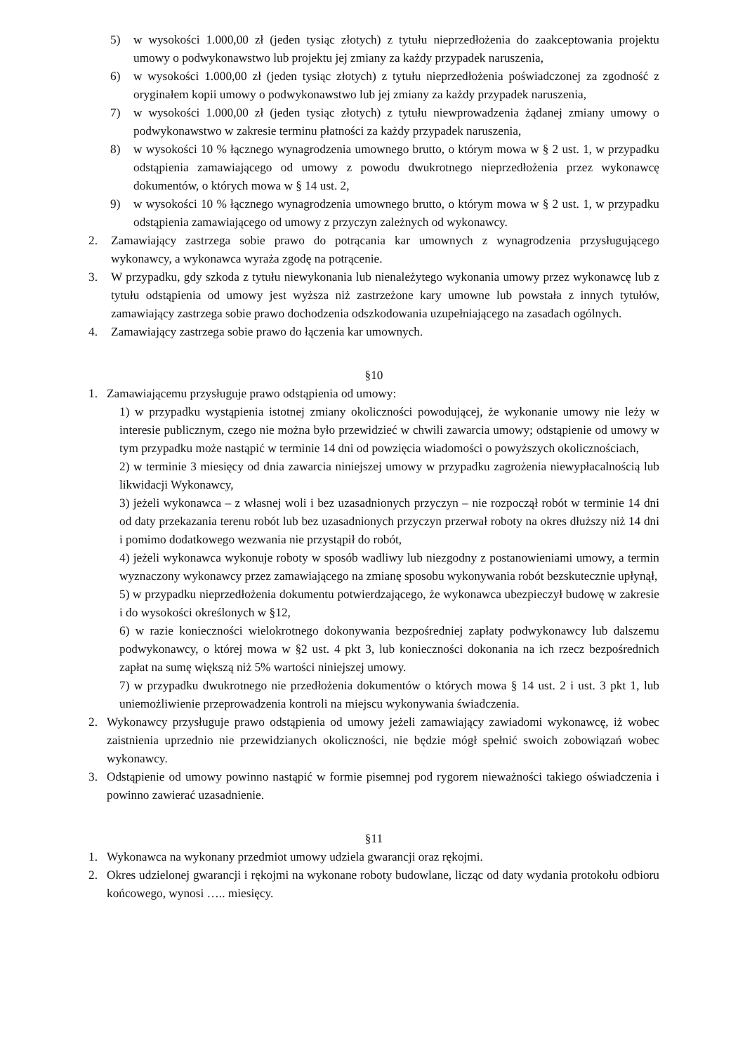5) w wysokości 1.000,00 zł (jeden tysiąc złotych) z tytułu nieprzedłożenia do zaakceptowania projektu umowy o podwykonawstwo lub projektu jej zmiany za każdy przypadek naruszenia,
6) w wysokości 1.000,00 zł (jeden tysiąc złotych) z tytułu nieprzedłożenia poświadczonej za zgodność z oryginałem kopii umowy o podwykonawstwo lub jej zmiany za każdy przypadek naruszenia,
7) w wysokości 1.000,00 zł (jeden tysiąc złotych) z tytułu niewprowadzenia żądanej zmiany umowy o podwykonawstwo w zakresie terminu płatności za każdy przypadek naruszenia,
8) w wysokości 10 % łącznego wynagrodzenia umownego brutto, o którym mowa w § 2 ust. 1, w przypadku odstąpienia zamawiającego od umowy z powodu dwukrotnego nieprzedłożenia przez wykonawcę dokumentów, o których mowa w § 14 ust. 2,
9) w wysokości 10 % łącznego wynagrodzenia umownego brutto, o którym mowa w § 2 ust. 1, w przypadku odstąpienia zamawiającego od umowy z przyczyn zależnych od wykonawcy.
2. Zamawiający zastrzega sobie prawo do potrącania kar umownych z wynagrodzenia przysługującego wykonawcy, a wykonawca wyraża zgodę na potrącenie.
3. W przypadku, gdy szkoda z tytułu niewykonania lub nienależytego wykonania umowy przez wykonawcę lub z tytułu odstąpienia od umowy jest wyższa niż zastrzeżone kary umowne lub powstała z innych tytułów, zamawiający zastrzega sobie prawo dochodzenia odszkodowania uzupełniającego na zasadach ogólnych.
4. Zamawiający zastrzega sobie prawo do łączenia kar umownych.
§10
1. Zamawiającemu przysługuje prawo odstąpienia od umowy:
1) w przypadku wystąpienia istotnej zmiany okoliczności powodującej, że wykonanie umowy nie leży w interesie publicznym, czego nie można było przewidzieć w chwili zawarcia umowy; odstąpienie od umowy w tym przypadku może nastąpić w terminie 14 dni od powzięcia wiadomości o powyższych okolicznościach,
2) w terminie 3 miesięcy od dnia zawarcia niniejszej umowy w przypadku zagrożenia niewypłacalnością lub likwidacji Wykonawcy,
3) jeżeli wykonawca – z własnej woli i bez uzasadnionych przyczyn – nie rozpoczął robót w terminie 14 dni od daty przekazania terenu robót lub bez uzasadnionych przyczyn przerwał roboty na okres dłuższy niż 14 dni i pomimo dodatkowego wezwania nie przystąpił do robót,
4) jeżeli wykonawca wykonuje roboty w sposób wadliwy lub niezgodny z postanowieniami umowy, a termin wyznaczony wykonawcy przez zamawiającego na zmianę sposobu wykonywania robót bezskutecznie upłynął,
5) w przypadku nieprzedłożenia dokumentu potwierdzającego, że wykonawca ubezpieczył budowę w zakresie i do wysokości określonych w §12,
6) w razie konieczności wielokrotnego dokonywania bezpośredniej zapłaty podwykonawcy lub dalszemu podwykonawcy, o której mowa w §2 ust. 4 pkt 3, lub konieczności dokonania na ich rzecz bezpośrednich zapłat na sumę większą niż 5% wartości niniejszej umowy.
7) w przypadku dwukrotnego nie przedłożenia dokumentów o których mowa § 14 ust. 2 i ust. 3 pkt 1, lub uniemożliwienie przeprowadzenia kontroli na miejscu wykonywania świadczenia.
2. Wykonawcy przysługuje prawo odstąpienia od umowy jeżeli zamawiający zawiadomi wykonawcę, iż wobec zaistnienia uprzednio nie przewidzianych okoliczności, nie będzie mógł spełnić swoich zobowiązań wobec wykonawcy.
3. Odstąpienie od umowy powinno nastąpić w formie pisemnej pod rygorem nieważności takiego oświadczenia i powinno zawierać uzasadnienie.
§11
1. Wykonawca na wykonany przedmiot umowy udziela gwarancji oraz rękojmi.
2. Okres udzielonej gwarancji i rękojmi na wykonane roboty budowlane, licząc od daty wydania protokołu odbioru końcowego, wynosi ….. miesięcy.